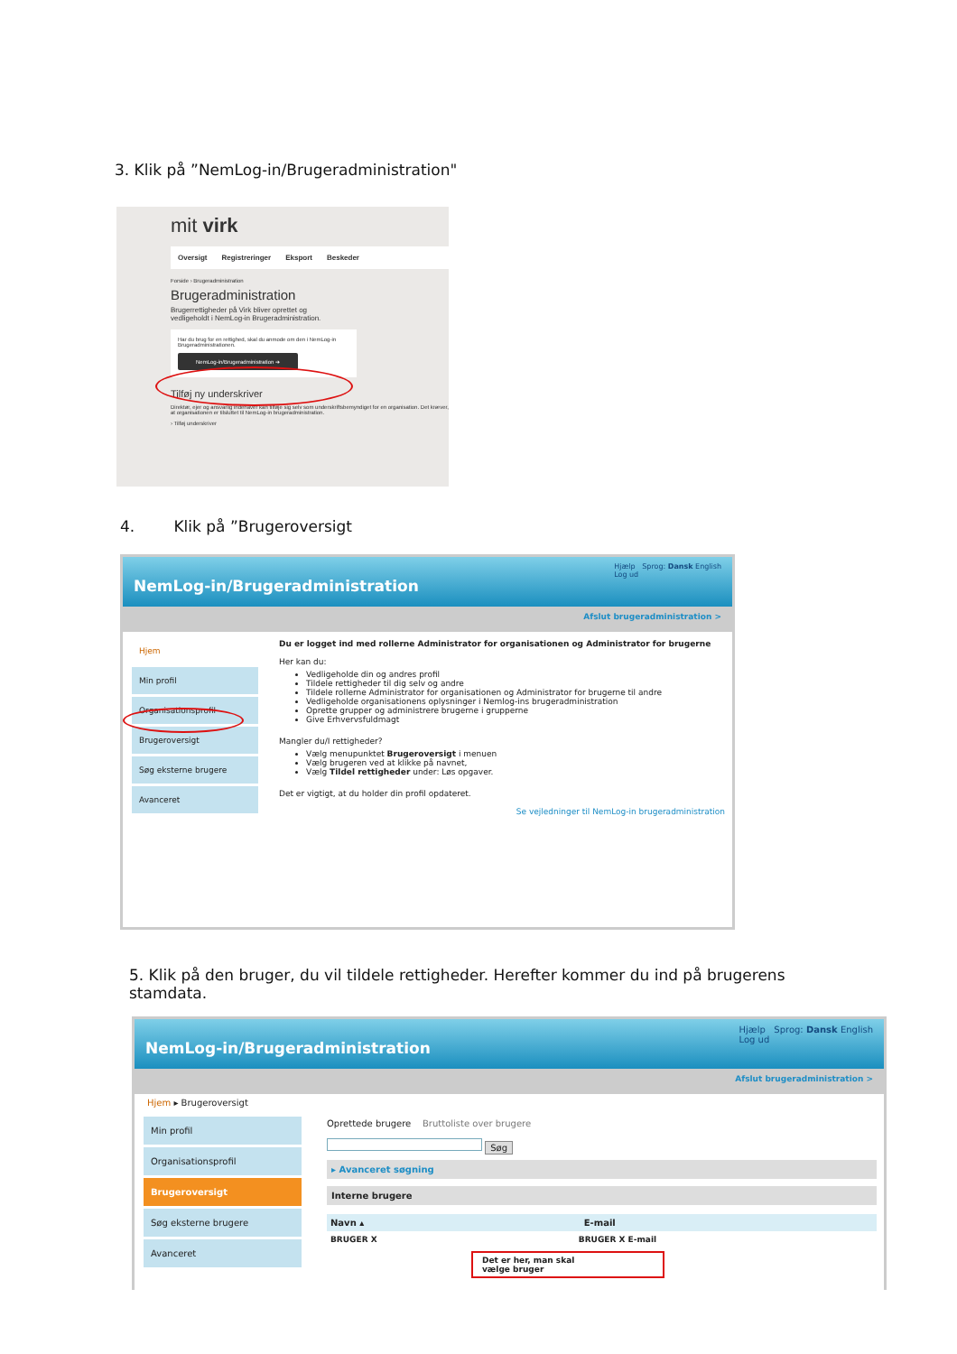3. Klik på ”NemLog-in/Brugeradministration"
mit virk
Oversigt Registreringer Eksport Beskeder
Forside › Brugeradministration
Brugeradministration
Brugerrettigheder på Virk bliver oprettet og
vedligeholdt i NemLog-in Brugeradministration.
Har du brug for en rettighed, skal du anmode om den i NemLog-in Brugeradministrationen.
NemLog-in/Brugeradministration ➔
Tilføj ny underskriver
Direktør, ejer og ansvarlig indehaver kan tilføje sig selv som underskriftsbemyndiget for en organisation. Det kræver, at organisationen er tilsluttet til NemLog-in brugeradministration.
› Tilføj underskriver
4. Klik på ”Brugeroversigt
NemLog-in/Brugeradministration
Hjælp Sprog: Dansk English
Log ud
Afslut brugeradministration >
Hjem
Min profil
Organisationsprofil
Brugeroversigt
Søg eksterne brugere
Avanceret
Du er logget ind med rollerne Administrator for organisationen og Administrator for brugerne
Her kan du:
Vedligeholde din og andres profil
Tildele rettigheder til dig selv og andre
Tildele rollerne Administrator for organisationen og Administrator for brugerne til andre
Vedligeholde organisationens oplysninger i Nemlog-ins brugeradministration
Oprette grupper og administrere brugerne i grupperne
Give Erhvervsfuldmagt
Mangler du/I rettigheder?
Vælg menupunktet Brugeroversigt i menuen
Vælg brugeren ved at klikke på navnet,
Vælg Tildel rettigheder under: Løs opgaver.
Det er vigtigt, at du holder din profil opdateret.
Se vejledninger til NemLog-in brugeradministration
5. Klik på den bruger, du vil tildele rettigheder. Herefter kommer du ind på brugerens stamdata.
NemLog-in/Brugeradministration
Hjælp Sprog: Dansk English
Log ud
Afslut brugeradministration >
Hjem ▸ Brugeroversigt
Min profil
Organisationsprofil
Brugeroversigt
Søg eksterne brugere
Avanceret
Oprettede brugere Bruttoliste over brugere
Søg
▸ Avanceret søgning
Interne brugere
Navn ▴ E-mail
BRUGER X BRUGER X E-mail
Det er her, man skal
vælge bruger